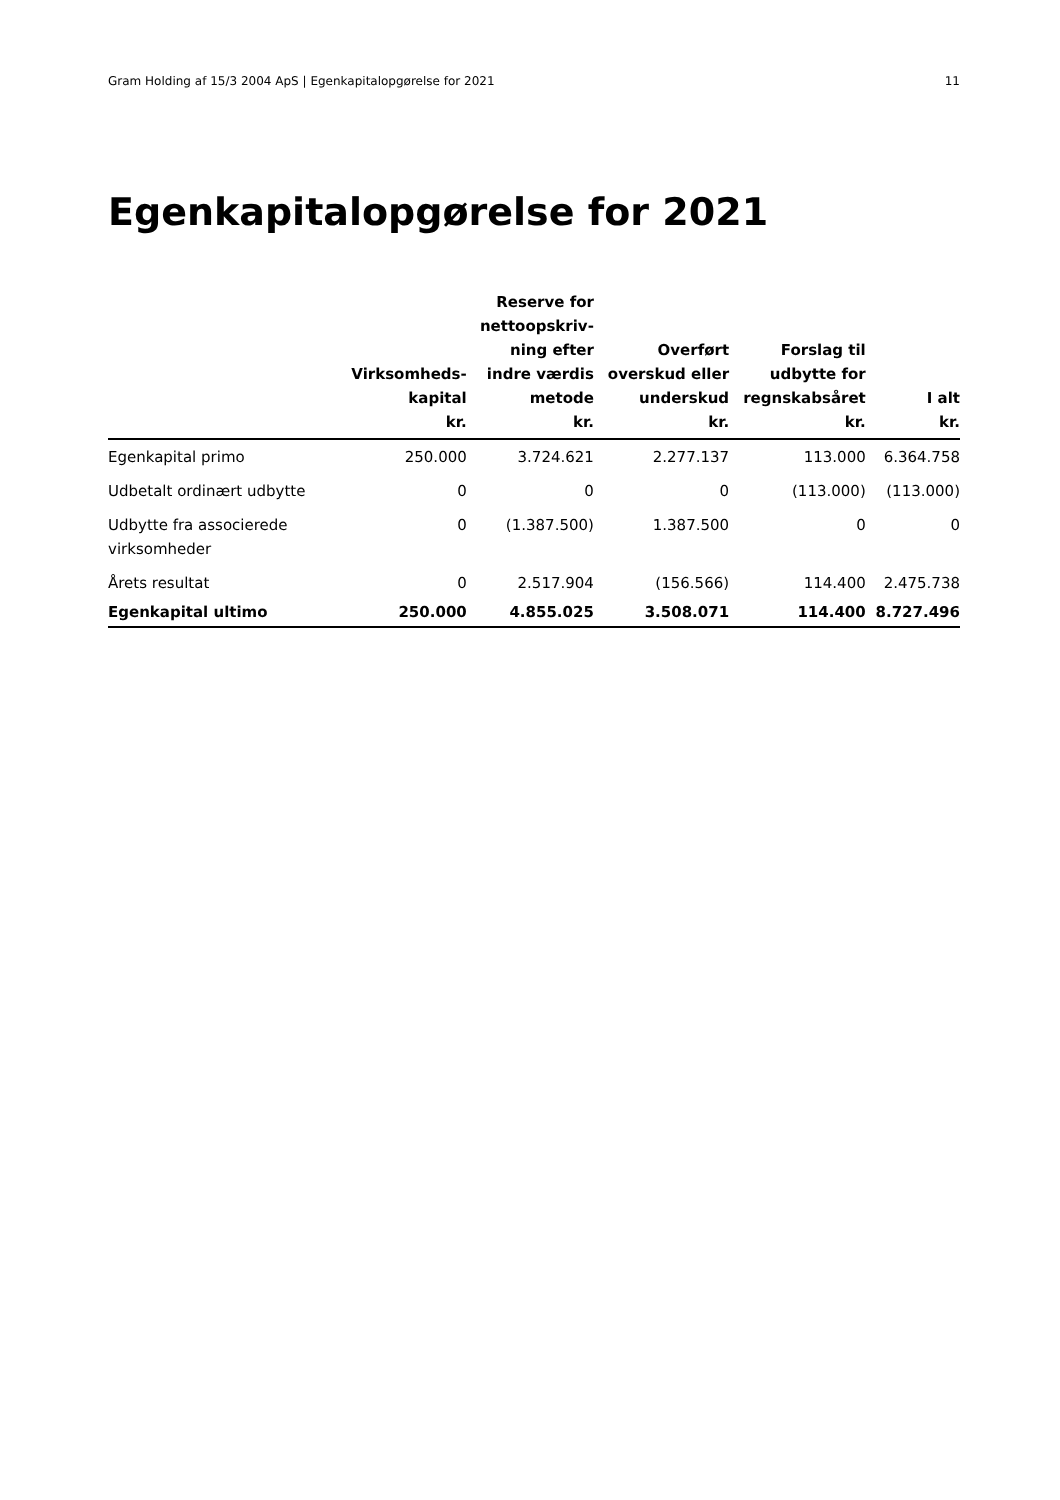Gram Holding af 15/3 2004 ApS | Egenkapitalopgørelse for 2021 11
Egenkapitalopgørelse for 2021
| | Virksomheds- kapital kr. | Reserve for nettoopskriv- ning efter indre værdis metode kr. | Overført overskud eller underskud kr. | Forslag til udbytte for regnskabsåret kr. | I alt kr. |
| --- | --- | --- | --- | --- | --- |
| Egenkapital primo | 250.000 | 3.724.621 | 2.277.137 | 113.000 | 6.364.758 |
| Udbetalt ordinært udbytte | 0 | 0 | 0 | (113.000) | (113.000) |
| Udbytte fra associerede virksomheder | 0 | (1.387.500) | 1.387.500 | 0 | 0 |
| Årets resultat | 0 | 2.517.904 | (156.566) | 114.400 | 2.475.738 |
| Egenkapital ultimo | 250.000 | 4.855.025 | 3.508.071 | 114.400 | 8.727.496 |